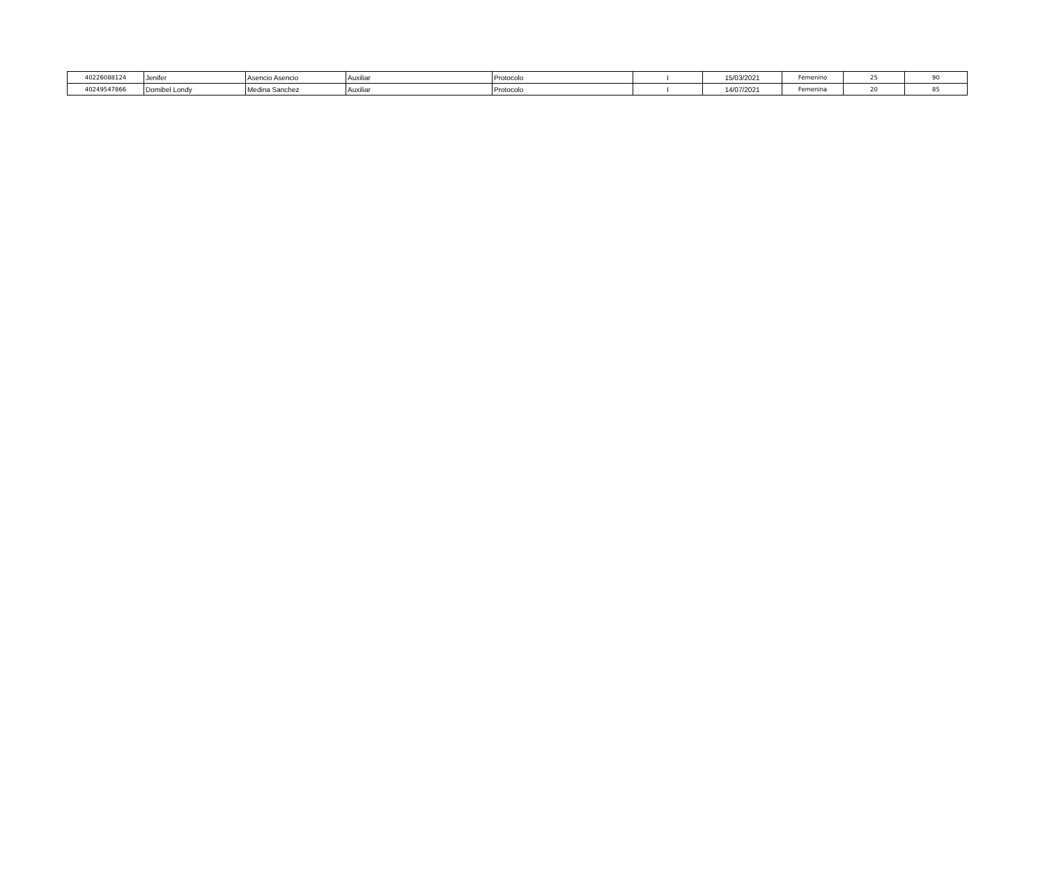| 40226088124 | Jenifer | Asencio Asencio | Auxiliar | Protocolo | I | 15/03/2021 | Femenino | 25 | 90 |
| 40249547866 | Domibel Londy | Medina Sanchez | Auxiliar | Protocolo | I | 14/07/2021 | Femenina | 20 | 85 |